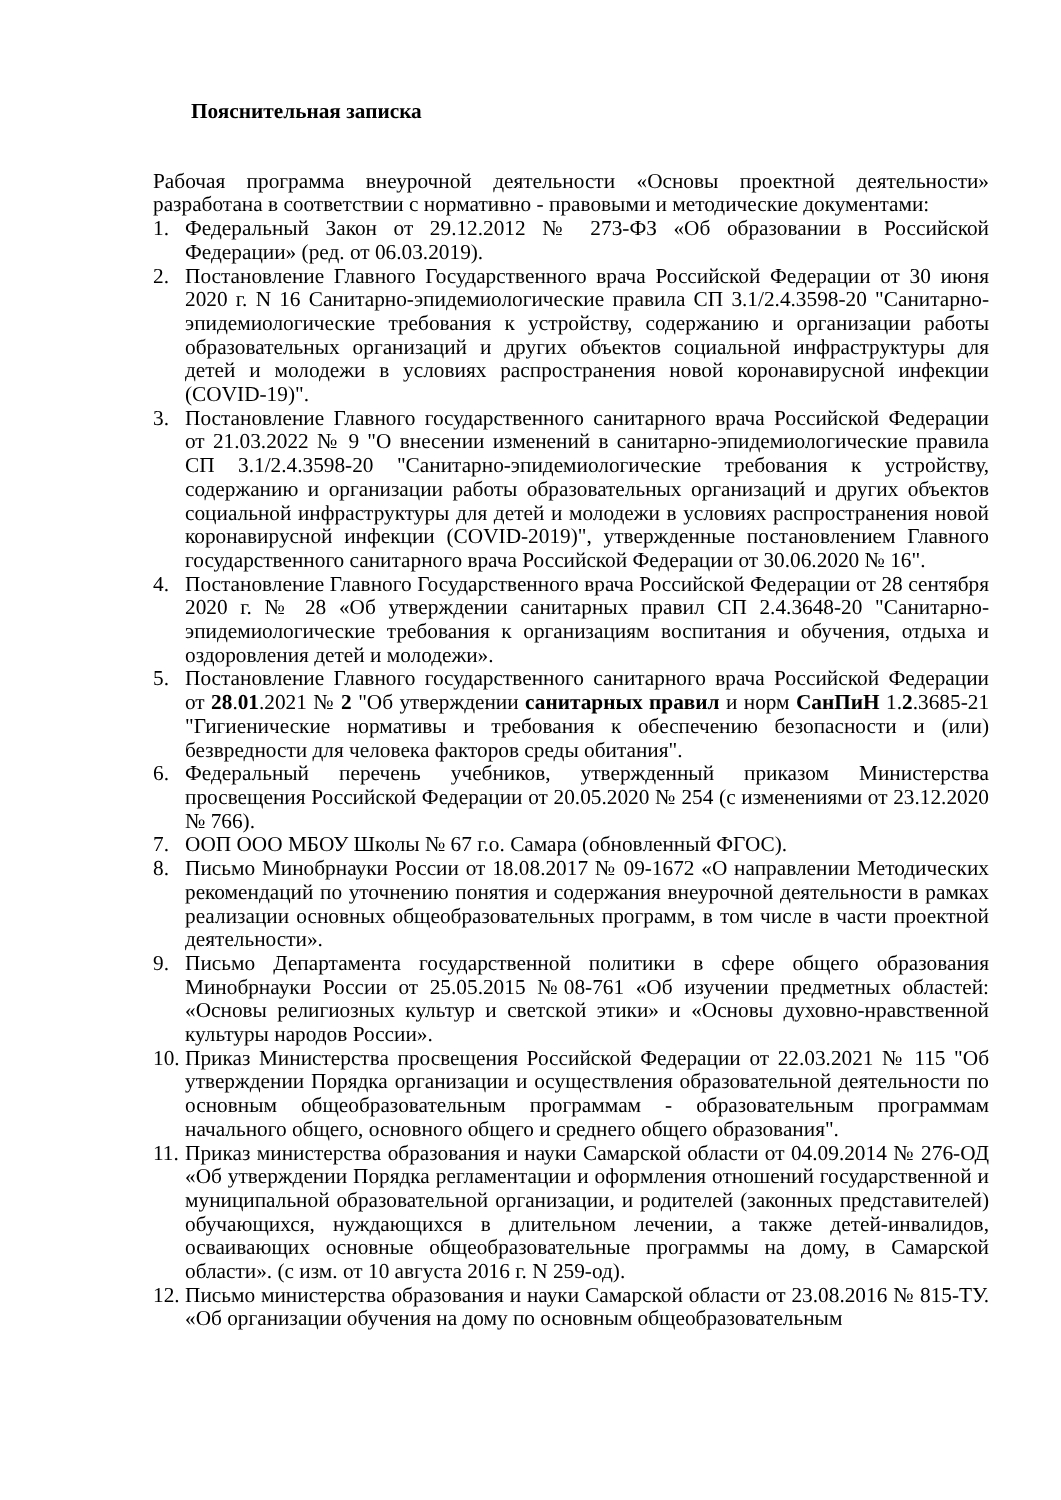Пояснительная записка
Рабочая программа внеурочной деятельности «Основы проектной деятельности» разработана в соответствии с нормативно - правовыми и методические документами:
1. Федеральный Закон от 29.12.2012 № 273-ФЗ «Об образовании в Российской Федерации» (ред. от 06.03.2019).
2. Постановление Главного Государственного врача Российской Федерации от 30 июня 2020 г. N 16 Санитарно-эпидемиологические правила СП 3.1/2.4.3598-20 "Санитарно-эпидемиологические требования к устройству, содержанию и организации работы образовательных организаций и других объектов социальной инфраструктуры для детей и молодежи в условиях распространения новой коронавирусной инфекции (COVID-19)".
3. Постановление Главного государственного санитарного врача Российской Федерации от 21.03.2022 № 9 "О внесении изменений в санитарно-эпидемиологические правила СП 3.1/2.4.3598-20 "Санитарно-эпидемиологические требования к устройству, содержанию и организации работы образовательных организаций и других объектов социальной инфраструктуры для детей и молодежи в условиях распространения новой коронавирусной инфекции (COVID-2019)", утвержденные постановлением Главного государственного санитарного врача Российской Федерации от 30.06.2020 № 16".
4. Постановление Главного Государственного врача Российской Федерации от 28 сентября 2020 г. № 28 «Об утверждении санитарных правил СП 2.4.3648-20 "Санитарно-эпидемиологические требования к организациям воспитания и обучения, отдыха и оздоровления детей и молодежи».
5. Постановление Главного государственного санитарного врача Российской Федерации от 28.01.2021 № 2 "Об утверждении санитарных правил и норм СанПиН 1.2.3685-21 "Гигиенические нормативы и требования к обеспечению безопасности и (или) безвредности для человека факторов среды обитания".
6. Федеральный перечень учебников, утвержденный приказом Министерства просвещения Российской Федерации от 20.05.2020 № 254 (с изменениями от 23.12.2020 № 766).
7. ООП ООО МБОУ Школы № 67 г.о. Самара (обновленный ФГОС).
8. Письмо Минобрнауки России от 18.08.2017 № 09-1672 «О направлении Методических рекомендаций по уточнению понятия и содержания внеурочной деятельности в рамках реализации основных общеобразовательных программ, в том числе в части проектной деятельности».
9. Письмо Департамента государственной политики в сфере общего образования Минобрнауки России от 25.05.2015 №08-761 «Об изучении предметных областей: «Основы религиозных культур и светской этики» и «Основы духовно-нравственной культуры народов России».
10. Приказ Министерства просвещения Российской Федерации от 22.03.2021 № 115 "Об утверждении Порядка организации и осуществления образовательной деятельности по основным общеобразовательным программам - образовательным программам начального общего, основного общего и среднего общего образования".
11. Приказ министерства образования и науки Самарской области от 04.09.2014 № 276-ОД «Об утверждении Порядка регламентации и оформления отношений государственной и муниципальной образовательной организации, и родителей (законных представителей) обучающихся, нуждающихся в длительном лечении, а также детей-инвалидов, осваивающих основные общеобразовательные программы на дому, в Самарской области». (с изм. от 10 августа 2016 г. N 259-од).
12. Письмо министерства образования и науки Самарской области от 23.08.2016 № 815-ТУ. «Об организации обучения на дому по основным общеобразовательным